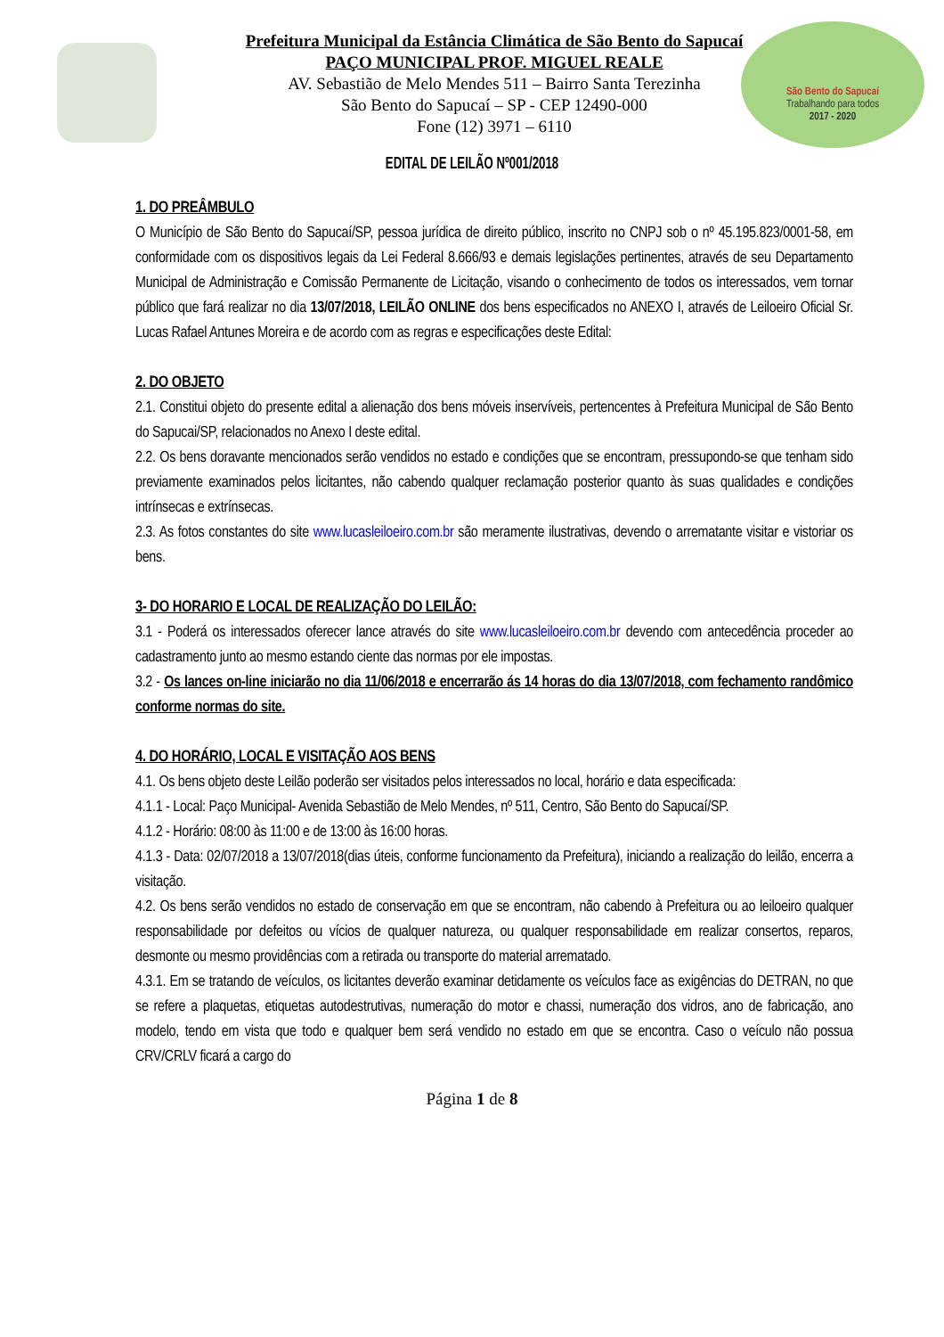São Bento do Sapucaí
Trabalhando para todos
2017 - 2020
Prefeitura Municipal da Estância Climática de São Bento do Sapucaí
PAÇO MUNICIPAL PROF. MIGUEL REALE
AV. Sebastião de Melo Mendes 511 – Bairro Santa Terezinha
São Bento do Sapucaí – SP - CEP 12490-000
Fone (12) 3971 – 6110
EDITAL DE LEILÃO Nº001/2018
1. DO PREÂMBULO
O Município de São Bento do Sapucaí/SP, pessoa jurídica de direito público, inscrito no CNPJ sob o nº 45.195.823/0001-58, em conformidade com os dispositivos legais da Lei Federal 8.666/93 e demais legislações pertinentes, através de seu Departamento Municipal de Administração e Comissão Permanente de Licitação, visando o conhecimento de todos os interessados, vem tornar público que fará realizar no dia 13/07/2018, LEILÃO ONLINE dos bens especificados no ANEXO I, através de Leiloeiro Oficial Sr. Lucas Rafael Antunes Moreira e de acordo com as regras e especificações deste Edital:
2. DO OBJETO
2.1. Constitui objeto do presente edital a alienação dos bens móveis inservíveis, pertencentes à Prefeitura Municipal de São Bento do Sapucai/SP, relacionados no Anexo I deste edital.
2.2. Os bens doravante mencionados serão vendidos no estado e condições que se encontram, pressupondo-se que tenham sido previamente examinados pelos licitantes, não cabendo qualquer reclamação posterior quanto às suas qualidades e condições intrínsecas e extrínsecas.
2.3. As fotos constantes do site www.lucasleiloeiro.com.br são meramente ilustrativas, devendo o arrematante visitar e vistoriar os bens.
3- DO HORARIO E LOCAL DE REALIZAÇÃO DO LEILÃO:
3.1 - Poderá os interessados oferecer lance através do site www.lucasleiloeiro.com.br devendo com antecedência proceder ao cadastramento junto ao mesmo estando ciente das normas por ele impostas.
3.2 - Os lances on-line iniciarão no dia 11/06/2018 e encerrarão ás 14 horas do dia 13/07/2018, com fechamento randômico conforme normas do site.
4. DO HORÁRIO, LOCAL E VISITAÇÃO AOS BENS
4.1. Os bens objeto deste Leilão poderão ser visitados pelos interessados no local, horário e data especificada:
4.1.1 - Local: Paço Municipal- Avenida Sebastião de Melo Mendes, nº 511, Centro, São Bento do Sapucaí/SP.
4.1.2 - Horário: 08:00 às 11:00 e de 13:00 às 16:00 horas.
4.1.3 - Data: 02/07/2018 a 13/07/2018(dias úteis, conforme funcionamento da Prefeitura), iniciando a realização do leilão, encerra a visitação.
4.2. Os bens serão vendidos no estado de conservação em que se encontram, não cabendo à Prefeitura ou ao leiloeiro qualquer responsabilidade por defeitos ou vícios de qualquer natureza, ou qualquer responsabilidade em realizar consertos, reparos, desmonte ou mesmo providências com a retirada ou transporte do material arrematado.
4.3.1. Em se tratando de veículos, os licitantes deverão examinar detidamente os veículos face as exigências do DETRAN, no que se refere a plaquetas, etiquetas autodestrutivas, numeração do motor e chassi, numeração dos vidros, ano de fabricação, ano modelo, tendo em vista que todo e qualquer bem será vendido no estado em que se encontra. Caso o veículo não possua CRV/CRLV ficará a cargo do
Página 1 de 8